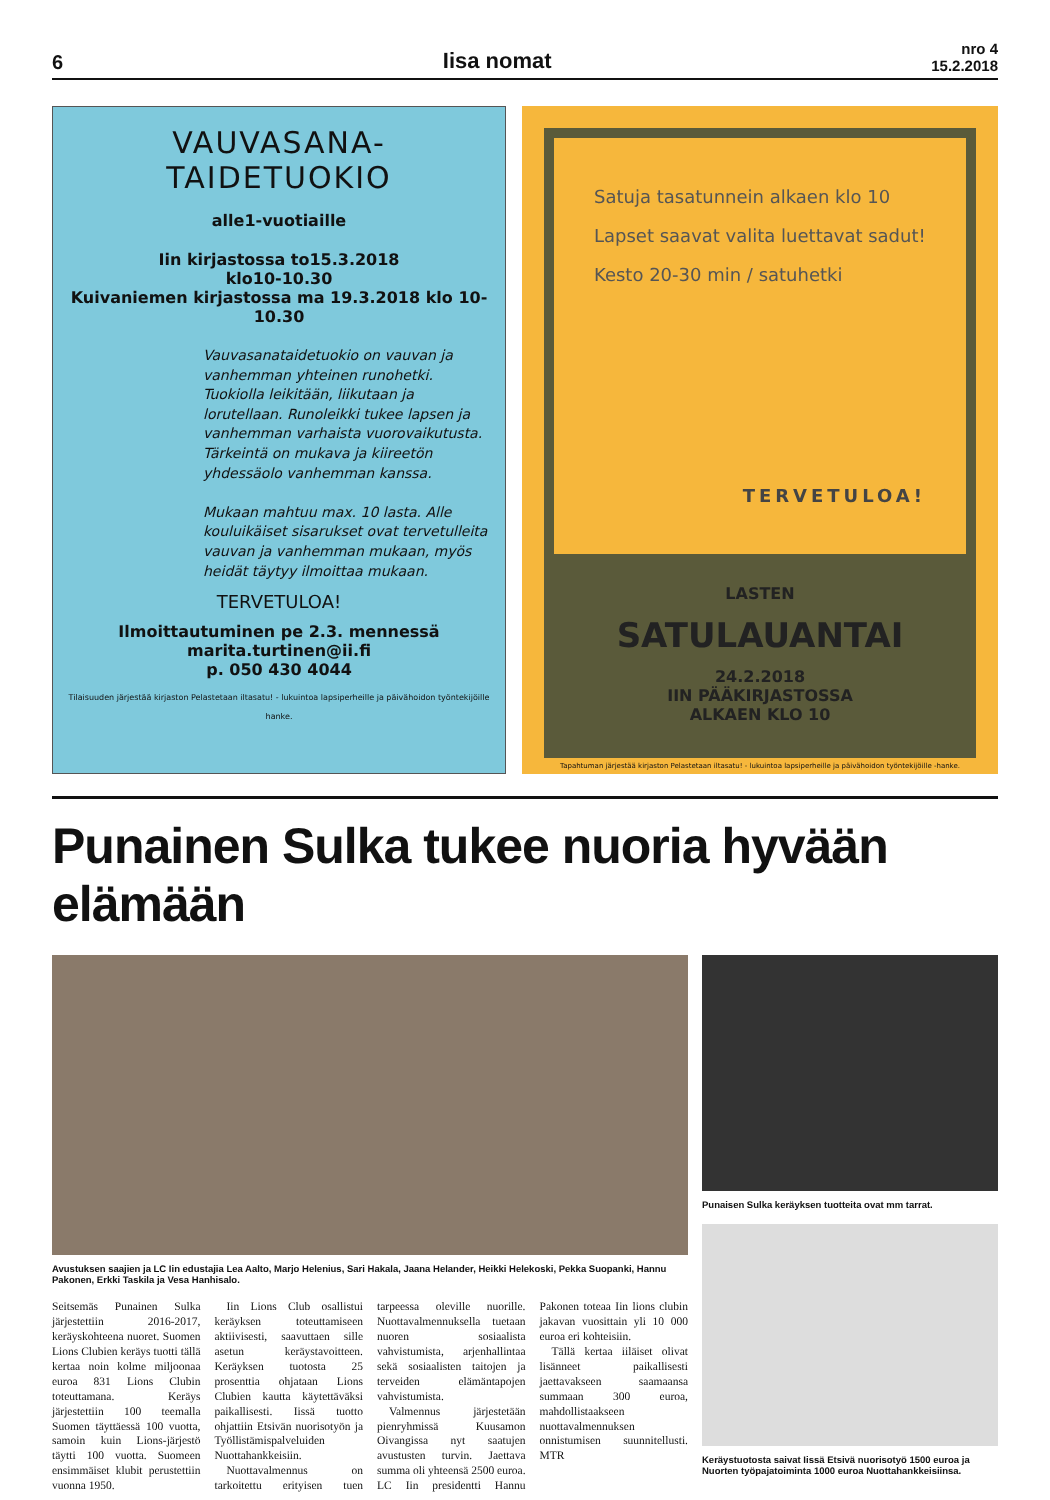6 Iisa nomat nro 4
15.2.2018
VAUVASANA-
TAIDETUOKIO
alle1-vuotiaille
Iin kirjastossa to15.3.2018
klo10-10.30
Kuivaniemen kirjastossa ma 19.3.2018 klo 10-10.30
Vauvasanataidetuokio on vauvan ja vanhemman yhteinen runohetki. Tuokiolla leikitään, liikutaan ja lorutellaan. Runoleikki tukee lapsen ja vanhemman varhaista vuorovaikutusta. Tärkeintä on mukava ja kiireetön yhdessäolo vanhemman kanssa.
Mukaan mahtuu max. 10 lasta. Alle kouluikäiset sisarukset ovat tervetulleita vauvan ja vanhemman mukaan, myös heidät täytyy ilmoittaa mukaan.
TERVETULOA!
Ilmoittautuminen pe 2.3. mennessä
marita.turtinen@ii.fi
p. 050 430 4044
Tilaisuuden järjestää kirjaston Pelastetaan iltasatu! - lukuintoa lapsiperheille ja päivähoidon työntekijöille hanke.
Satuja tasatunnein alkaen klo 10
Lapset saavat valita luettavat sadut!
Kesto 20-30 min / satuhetki
TERVETULOA!
LASTEN
SATULAUANTAI
24.2.2018
IIN PÄÄKIRJASTOSSA
ALKAEN KLO 10
Tapahtuman järjestää kirjaston Pelastetaan iltasatu! - lukuintoa lapsiperheille ja päivähoidon työntekijöille -hanke.
Punainen Sulka tukee nuoria hyvään elämään
Avustuksen saajien ja LC Iin edustajia Lea Aalto, Marjo Helenius, Sari Hakala, Jaana Helander, Heikki Helekoski, Pekka Suopanki, Hannu Pakonen, Erkki Taskila ja Vesa Hanhisalo.
Seitsemäs Punainen Sulka järjestettiin 2016-2017, keräyskohteena nuoret. Suomen Lions Clubien keräys tuotti tällä kertaa noin kolme miljoonaa euroa 831 Lions Clubin toteuttamana. Keräys järjestettiin 100 teemalla Suomen täyttäessä 100 vuotta, samoin kuin Lions-järjestö täytti 100 vuotta. Suomeen ensimmäiset klubit perustettiin vuonna 1950.
Iin Lions Club osallistui keräyksen toteuttamiseen aktiivisesti, saavuttaen sille asetun keräystavoitteen. Keräyksen tuotosta 25 prosenttia ohjataan Lions Clubien kautta käytettäväksi paikallisesti. Iissä tuotto ohjattiin Etsivän nuorisotyön ja Työllistämispalveluiden Nuottahankkeisiin.
Nuottavalmennus on tarkoitettu erityisen tuen tarpeessa oleville nuorille. Nuottavalmennuksella tuetaan nuoren sosiaalista vahvistumista, arjenhallintaa sekä sosiaalisten taitojen ja terveiden elämäntapojen vahvistumista.
Valmennus järjestetään pienryhmissä Kuusamon Oivangissa nyt saatujen avustusten turvin. Jaettava summa oli yhteensä 2500 euroa. LC Iin presidentti Hannu Pakonen toteaa Iin lions clubin jakavan vuosittain yli 10 000 euroa eri kohteisiin.
Tällä kertaa iiläiset olivat lisänneet paikallisesti jaettavakseen saamaansa summaan 300 euroa, mahdollistaakseen nuottavalmennuksen onnistumisen suunnitellusti. MTR
Punaisen Sulka keräyksen tuotteita ovat mm tarrat.
Keräystuotosta saivat Iissä Etsivä nuorisotyö 1500 euroa ja Nuorten työpajatoiminta 1000 euroa Nuottahankkeisiinsa.